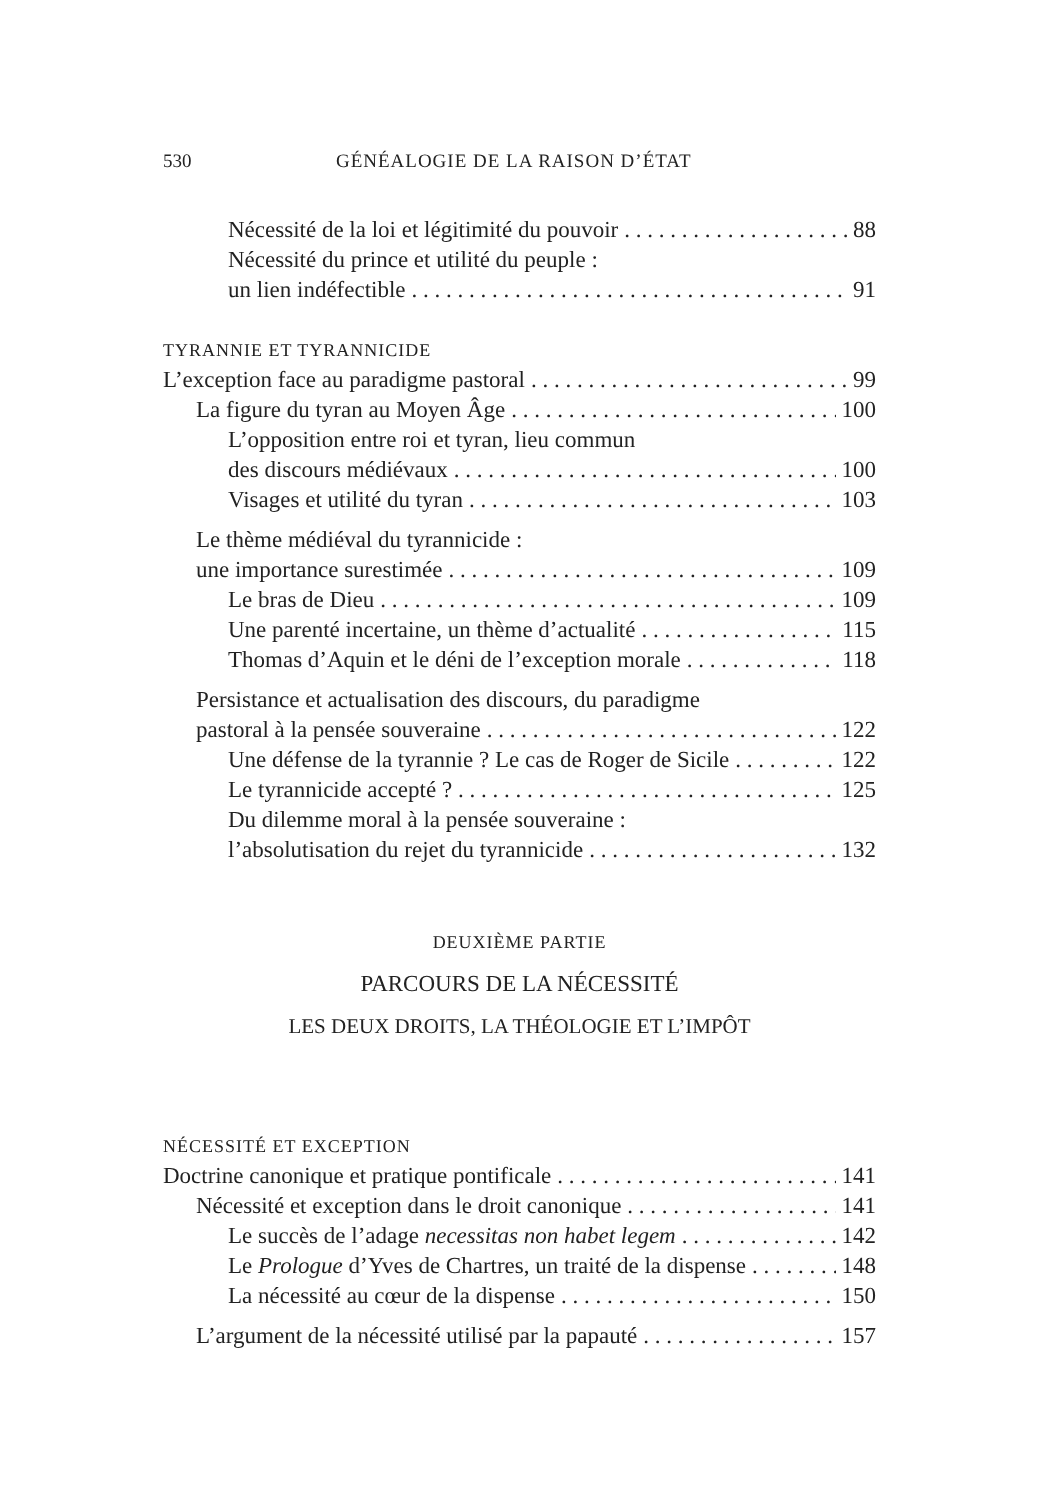530 GÉNÉALOGIE DE LA RAISON D’ÉTAT
Nécessité de la loi et légitimité du pouvoir 88
Nécessité du prince et utilité du peuple :
un lien indéfectible 91
TYRANNIE ET TYRANNICIDE
L’exception face au paradigme pastoral 99
La figure du tyran au Moyen Âge 100
L’opposition entre roi et tyran, lieu commun
des discours médiévaux 100
Visages et utilité du tyran 103
Le thème médiéval du tyrannicide :
une importance surestimée 109
Le bras de Dieu 109
Une parenté incertaine, un thème d’actualité 115
Thomas d’Aquin et le déni de l’exception morale 118
Persistance et actualisation des discours, du paradigme
pastoral à la pensée souveraine 122
Une défense de la tyrannie ? Le cas de Roger de Sicile 122
Le tyrannicide accepté ? 125
Du dilemme moral à la pensée souveraine :
l’absolutisation du rejet du tyrannicide 132
DEUXIÈME PARTIE
PARCOURS DE LA NÉCESSITÉ
LES DEUX DROITS, LA THÉOLOGIE ET L’IMPÔT
NÉCESSITÉ ET EXCEPTION
Doctrine canonique et pratique pontificale 141
Nécessité et exception dans le droit canonique 141
Le succès de l’adage necessitas non habet legem 142
Le Prologue d’Yves de Chartres, un traité de la dispense 148
La nécessité au cœur de la dispense 150
L’argument de la nécessité utilisé par la papauté 157